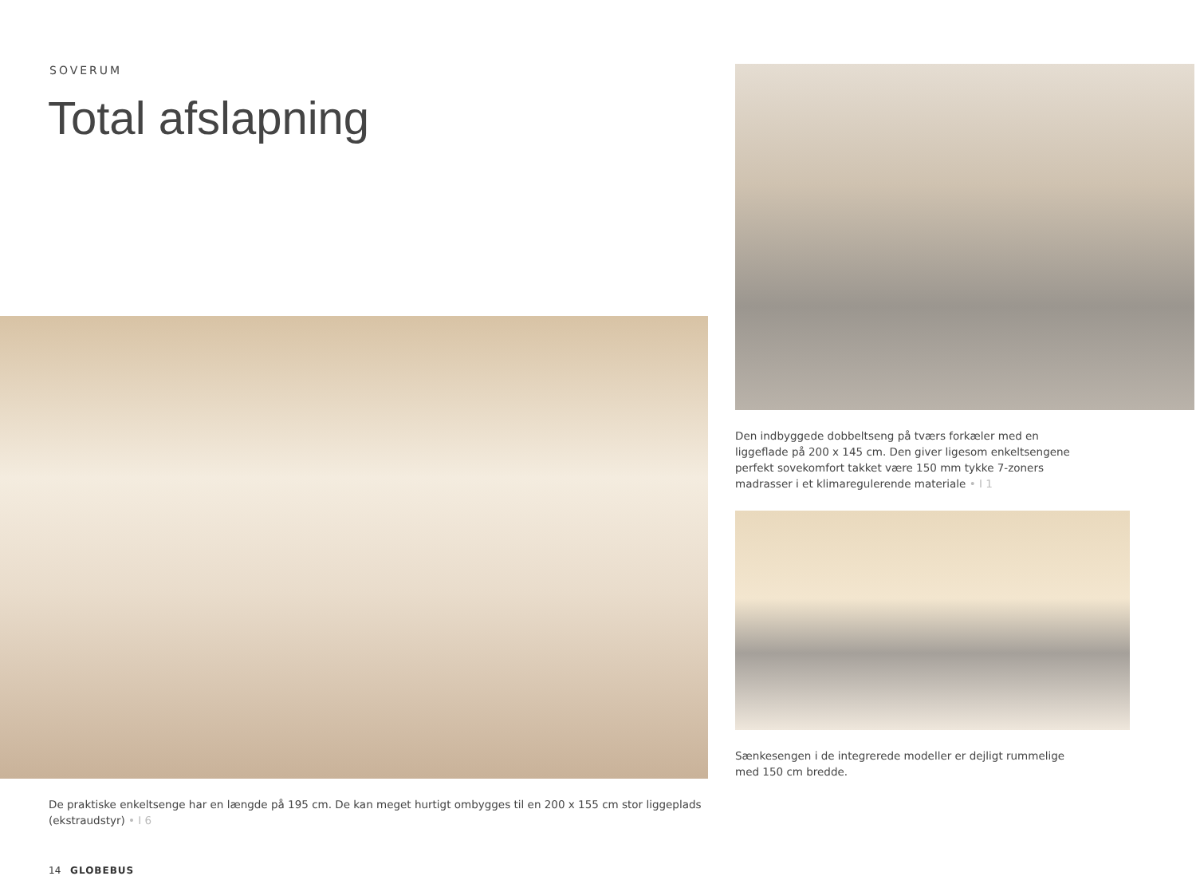SOVERUM
Total afslapning
De praktiske enkeltsenge har en længde på 195 cm. De kan meget hurtigt ombygges til en 200 x 155 cm stor liggeplads (ekstraudstyr) • I 6
14 GLOBEBUS
Den indbyggede dobbeltseng på tværs forkæler med en ligge­flade på 200 x 145 cm. Den giver ligesom enkeltsengene perfekt sovekomfort takket være 150 mm tykke 7-zoners madrasser i et klimaregulerende materiale • I 1
Sænkesengen i de integrerede modeller er dejligt rummelige med 150 cm bredde.